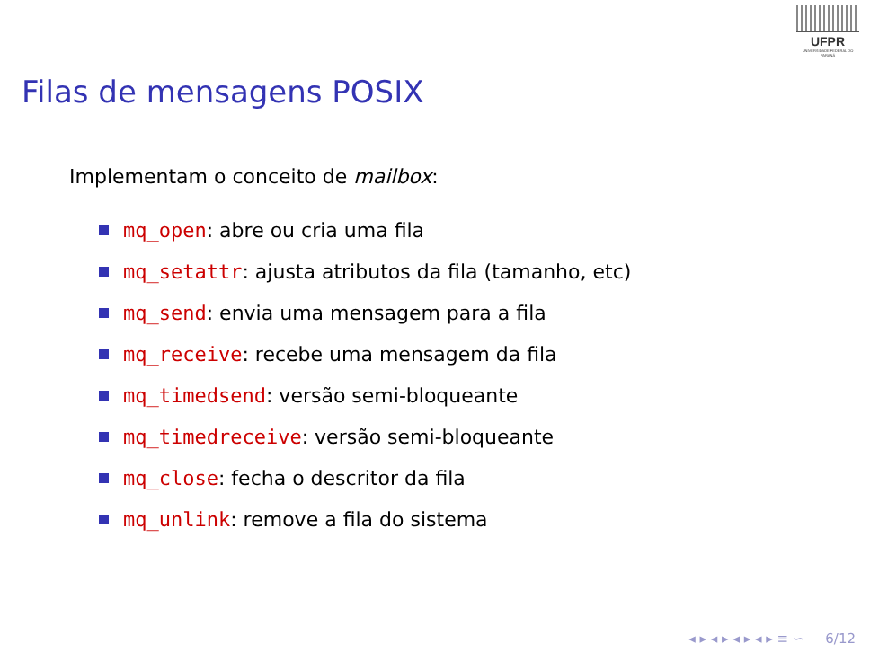UFPR
UNIVERSIDADE FEDERAL DO PARANÁ
Filas de mensagens POSIX
Implementam o conceito de mailbox:
mq_open: abre ou cria uma fila
mq_setattr: ajusta atributos da fila (tamanho, etc)
mq_send: envia uma mensagem para a fila
mq_receive: recebe uma mensagem da fila
mq_timedsend: versão semi-bloqueante
mq_timedreceive: versão semi-bloqueante
mq_close: fecha o descritor da fila
mq_unlink: remove a fila do sistema
◂ ▸ ◂ ▸ ◂ ▸ ◂ ▸ ≡ ∽ 6/12